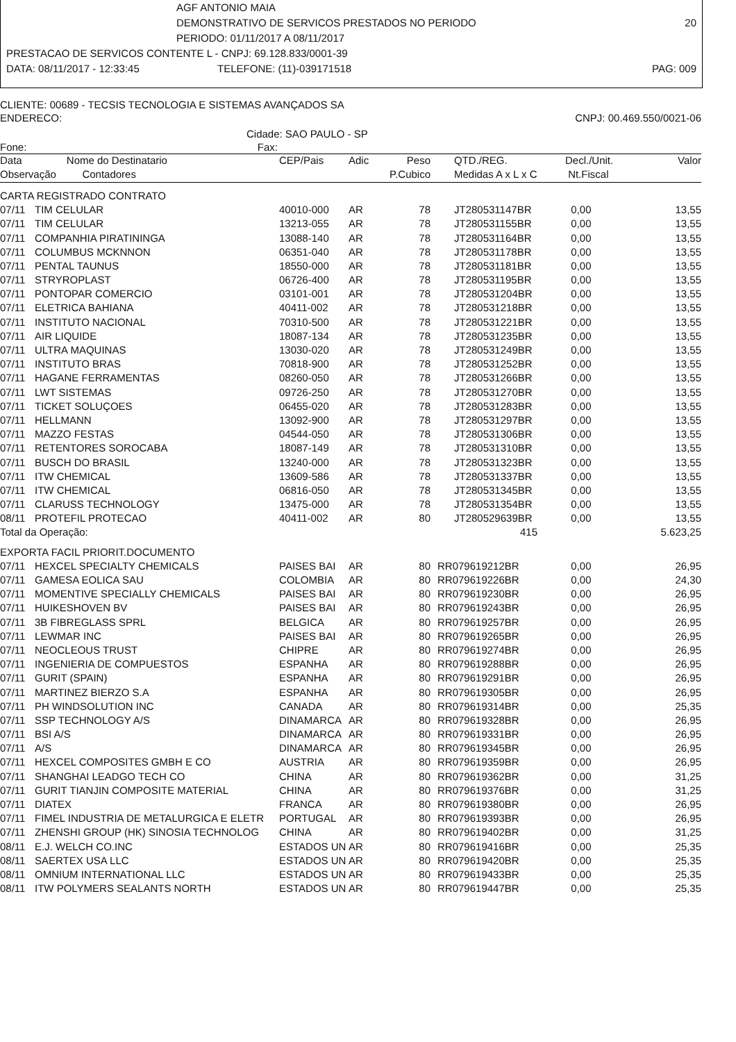AGF ANTONIO MAIA
DEMONSTRATIVO DE SERVICOS PRESTADOS NO PERIODO 20
PERIODO: 01/11/2017 A 08/11/2017
PRESTACAO DE SERVICOS CONTENTE L - CNPJ: 69.128.833/0001-39
DATA: 08/11/2017 - 12:33:45 TELEFONE: (11)-039171518 PAG: 009
CLIENTE: 00689 - TECSIS TECNOLOGIA E SISTEMAS AVANÇADOS SA
ENDERECO: CNPJ: 00.469.550/0021-06
Cidade: SAO PAULO - SP
Fone: Fax:
| Data | Nome do Destinatario | CEP/Pais | Adic | Peso | QTD./REG. | Decl./Unit. | Valor |
| --- | --- | --- | --- | --- | --- | --- | --- |
| Observação Contadores | | | | P.Cubico | Medidas A x L x C | Nt.Fiscal | |
| CARTA REGISTRADO CONTRATO | | | | | | | |
| 07/11 | TIM CELULAR | 40010-000 | AR | 78 | JT280531147BR | 0,00 | 13,55 |
| 07/11 | TIM CELULAR | 13213-055 | AR | 78 | JT280531155BR | 0,00 | 13,55 |
| 07/11 | COMPANHIA PIRATININGA | 13088-140 | AR | 78 | JT280531164BR | 0,00 | 13,55 |
| 07/11 | COLUMBUS MCKNNON | 06351-040 | AR | 78 | JT280531178BR | 0,00 | 13,55 |
| 07/11 | PENTAL TAUNUS | 18550-000 | AR | 78 | JT280531181BR | 0,00 | 13,55 |
| 07/11 | STRYROPLAST | 06726-400 | AR | 78 | JT280531195BR | 0,00 | 13,55 |
| 07/11 | PONTOPAR COMERCIO | 03101-001 | AR | 78 | JT280531204BR | 0,00 | 13,55 |
| 07/11 | ELETRICA BAHIANA | 40411-002 | AR | 78 | JT280531218BR | 0,00 | 13,55 |
| 07/11 | INSTITUTO NACIONAL | 70310-500 | AR | 78 | JT280531221BR | 0,00 | 13,55 |
| 07/11 | AIR LIQUIDE | 18087-134 | AR | 78 | JT280531235BR | 0,00 | 13,55 |
| 07/11 | ULTRA MAQUINAS | 13030-020 | AR | 78 | JT280531249BR | 0,00 | 13,55 |
| 07/11 | INSTITUTO BRAS | 70818-900 | AR | 78 | JT280531252BR | 0,00 | 13,55 |
| 07/11 | HAGANE FERRAMENTAS | 08260-050 | AR | 78 | JT280531266BR | 0,00 | 13,55 |
| 07/11 | LWT SISTEMAS | 09726-250 | AR | 78 | JT280531270BR | 0,00 | 13,55 |
| 07/11 | TICKET SOLUÇOES | 06455-020 | AR | 78 | JT280531283BR | 0,00 | 13,55 |
| 07/11 | HELLMANN | 13092-900 | AR | 78 | JT280531297BR | 0,00 | 13,55 |
| 07/11 | MAZZO FESTAS | 04544-050 | AR | 78 | JT280531306BR | 0,00 | 13,55 |
| 07/11 | RETENTORES SOROCABA | 18087-149 | AR | 78 | JT280531310BR | 0,00 | 13,55 |
| 07/11 | BUSCH DO BRASIL | 13240-000 | AR | 78 | JT280531323BR | 0,00 | 13,55 |
| 07/11 | ITW CHEMICAL | 13609-586 | AR | 78 | JT280531337BR | 0,00 | 13,55 |
| 07/11 | ITW CHEMICAL | 06816-050 | AR | 78 | JT280531345BR | 0,00 | 13,55 |
| 07/11 | CLARUSS TECHNOLOGY | 13475-000 | AR | 78 | JT280531354BR | 0,00 | 13,55 |
| 08/11 | PROTEFIL PROTECAO | 40411-002 | AR | 80 | JT280529639BR | 0,00 | 13,55 |
| Total da Operação: | | | | | 415 | | 5.623,25 |
| EXPORTA FACIL PRIORIT.DOCUMENTO | | | | | | | |
| 07/11 | HEXCEL SPECIALTY CHEMICALS | PAISES BAI | AR | 80 | RR079619212BR | 0,00 | 26,95 |
| 07/11 | GAMESA EOLICA SAU | COLOMBIA | AR | 80 | RR079619226BR | 0,00 | 24,30 |
| 07/11 | MOMENTIVE SPECIALLY CHEMICALS | PAISES BAI | AR | 80 | RR079619230BR | 0,00 | 26,95 |
| 07/11 | HUIKESHOVEN BV | PAISES BAI | AR | 80 | RR079619243BR | 0,00 | 26,95 |
| 07/11 | 3B FIBREGLASS SPRL | BELGICA | AR | 80 | RR079619257BR | 0,00 | 26,95 |
| 07/11 | LEWMAR INC | PAISES BAI | AR | 80 | RR079619265BR | 0,00 | 26,95 |
| 07/11 | NEOCLEOUS TRUST | CHIPRE | AR | 80 | RR079619274BR | 0,00 | 26,95 |
| 07/11 | INGENIERIA DE COMPUESTOS | ESPANHA | AR | 80 | RR079619288BR | 0,00 | 26,95 |
| 07/11 | GURIT (SPAIN) | ESPANHA | AR | 80 | RR079619291BR | 0,00 | 26,95 |
| 07/11 | MARTINEZ BIERZO S.A | ESPANHA | AR | 80 | RR079619305BR | 0,00 | 26,95 |
| 07/11 | PH WINDSOLUTION INC | CANADA | AR | 80 | RR079619314BR | 0,00 | 25,35 |
| 07/11 | SSP TECHNOLOGY A/S | DINAMARCA | AR | 80 | RR079619328BR | 0,00 | 26,95 |
| 07/11 | BSI A/S | DINAMARCA | AR | 80 | RR079619331BR | 0,00 | 26,95 |
| 07/11 | A/S | DINAMARCA | AR | 80 | RR079619345BR | 0,00 | 26,95 |
| 07/11 | HEXCEL COMPOSITES GMBH E CO | AUSTRIA | AR | 80 | RR079619359BR | 0,00 | 26,95 |
| 07/11 | SHANGHAI LEADGO TECH CO | CHINA | AR | 80 | RR079619362BR | 0,00 | 31,25 |
| 07/11 | GURIT TIANJIN COMPOSITE MATERIAL | CHINA | AR | 80 | RR079619376BR | 0,00 | 31,25 |
| 07/11 | DIATEX | FRANCA | AR | 80 | RR079619380BR | 0,00 | 26,95 |
| 07/11 | FIMEL INDUSTRIA DE METALURGICA E ELETR | PORTUGAL | AR | 80 | RR079619393BR | 0,00 | 26,95 |
| 07/11 | ZHENSHI GROUP (HK) SINOSIA TECHNOLOG | CHINA | AR | 80 | RR079619402BR | 0,00 | 31,25 |
| 08/11 | E.J. WELCH CO.INC | ESTADOS UN | AR | 80 | RR079619416BR | 0,00 | 25,35 |
| 08/11 | SAERTEX USA LLC | ESTADOS UN | AR | 80 | RR079619420BR | 0,00 | 25,35 |
| 08/11 | OMNIUM INTERNATIONAL LLC | ESTADOS UN | AR | 80 | RR079619433BR | 0,00 | 25,35 |
| 08/11 | ITW POLYMERS SEALANTS NORTH | ESTADOS UN | AR | 80 | RR079619447BR | 0,00 | 25,35 |